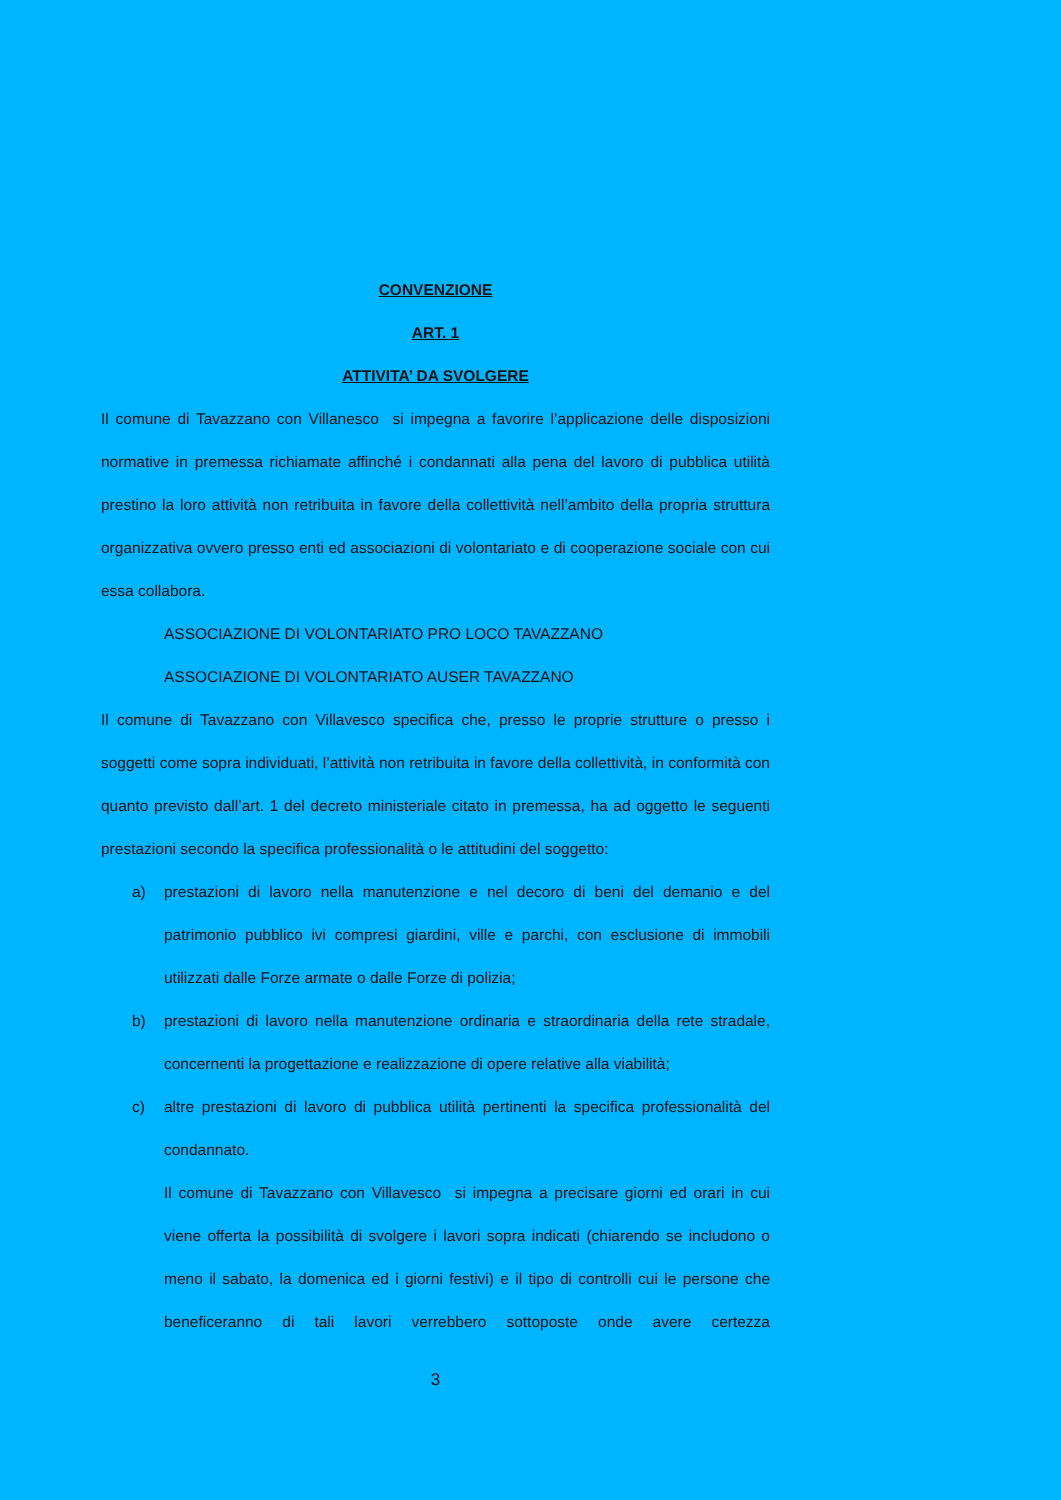CONVENZIONE
ART. 1
ATTIVITA’ DA SVOLGERE
Il comune di Tavazzano con Villanesco si impegna a favorire l’applicazione delle disposizioni normative in premessa richiamate affinché i condannati alla pena del lavoro di pubblica utilità prestino la loro attività non retribuita in favore della collettività nell’ambito della propria struttura organizzativa ovvero presso enti ed associazioni di volontariato e di cooperazione sociale con cui essa collabora.
ASSOCIAZIONE DI VOLONTARIATO PRO LOCO TAVAZZANO
ASSOCIAZIONE DI VOLONTARIATO AUSER TAVAZZANO
Il comune di Tavazzano con Villavesco specifica che, presso le proprie strutture o presso i soggetti come sopra individuati, l’attività non retribuita in favore della collettività, in conformità con quanto previsto dall’art. 1 del decreto ministeriale citato in premessa, ha ad oggetto le seguenti prestazioni secondo la specifica professionalità o le attitudini del soggetto:
a) prestazioni di lavoro nella manutenzione e nel decoro di beni del demanio e del patrimonio pubblico ivi compresi giardini, ville e parchi, con esclusione di immobili utilizzati dalle Forze armate o dalle Forze di polizia;
b) prestazioni di lavoro nella manutenzione ordinaria e straordinaria della rete stradale, concernenti la progettazione e realizzazione di opere relative alla viabilità;
c) altre prestazioni di lavoro di pubblica utilità pertinenti la specifica professionalità del condannato.
Il comune di Tavazzano con Villavesco si impegna a precisare giorni ed orari in cui viene offerta la possibilità di svolgere i lavori sopra indicati (chiarendo se includono o meno il sabato, la domenica ed i giorni festivi) e il tipo di controlli cui le persone che beneficeranno di tali lavori verrebbero sottoposte onde avere certezza
3